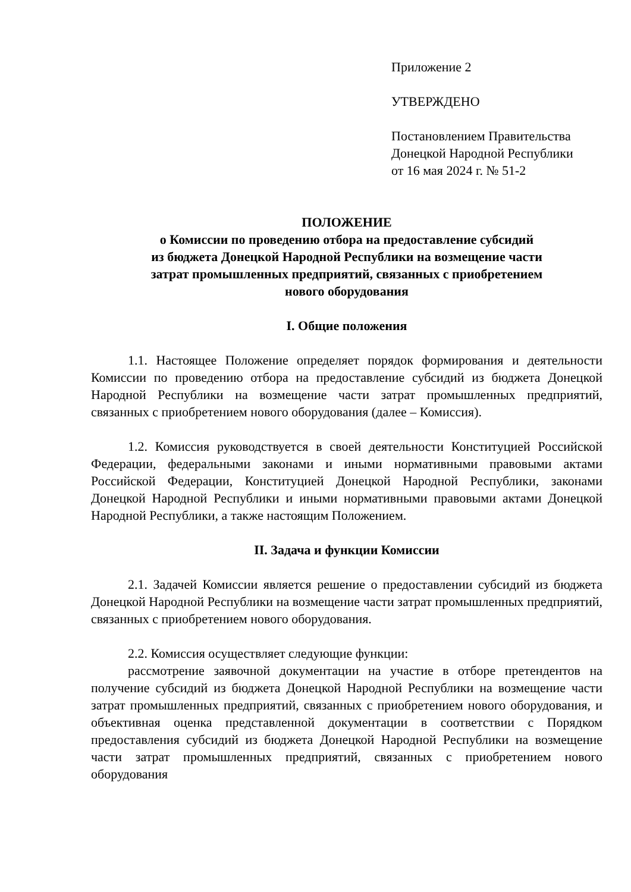Приложение 2
УТВЕРЖДЕНО
Постановлением Правительства
Донецкой Народной Республики
от 16 мая 2024 г. № 51-2
ПОЛОЖЕНИЕ
о Комиссии по проведению отбора на предоставление субсидий
из бюджета Донецкой Народной Республики на возмещение части
затрат промышленных предприятий, связанных с приобретением
нового оборудования
I. Общие положения
1.1. Настоящее Положение определяет порядок формирования и деятельности Комиссии по проведению отбора на предоставление субсидий из бюджета Донецкой Народной Республики на возмещение части затрат промышленных предприятий, связанных с приобретением нового оборудования (далее – Комиссия).
1.2. Комиссия руководствуется в своей деятельности Конституцией Российской Федерации, федеральными законами и иными нормативными правовыми актами Российской Федерации, Конституцией Донецкой Народной Республики, законами Донецкой Народной Республики и иными нормативными правовыми актами Донецкой Народной Республики, а также настоящим Положением.
II. Задача и функции Комиссии
2.1. Задачей Комиссии является решение о предоставлении субсидий из бюджета Донецкой Народной Республики на возмещение части затрат промышленных предприятий, связанных с приобретением нового оборудования.
2.2. Комиссия осуществляет следующие функции:
рассмотрение заявочной документации на участие в отборе претендентов на получение субсидий из бюджета Донецкой Народной Республики на возмещение части затрат промышленных предприятий, связанных с приобретением нового оборудования, и объективная оценка представленной документации в соответствии с Порядком предоставления субсидий из бюджета Донецкой Народной Республики на возмещение части затрат промышленных предприятий, связанных с приобретением нового оборудования